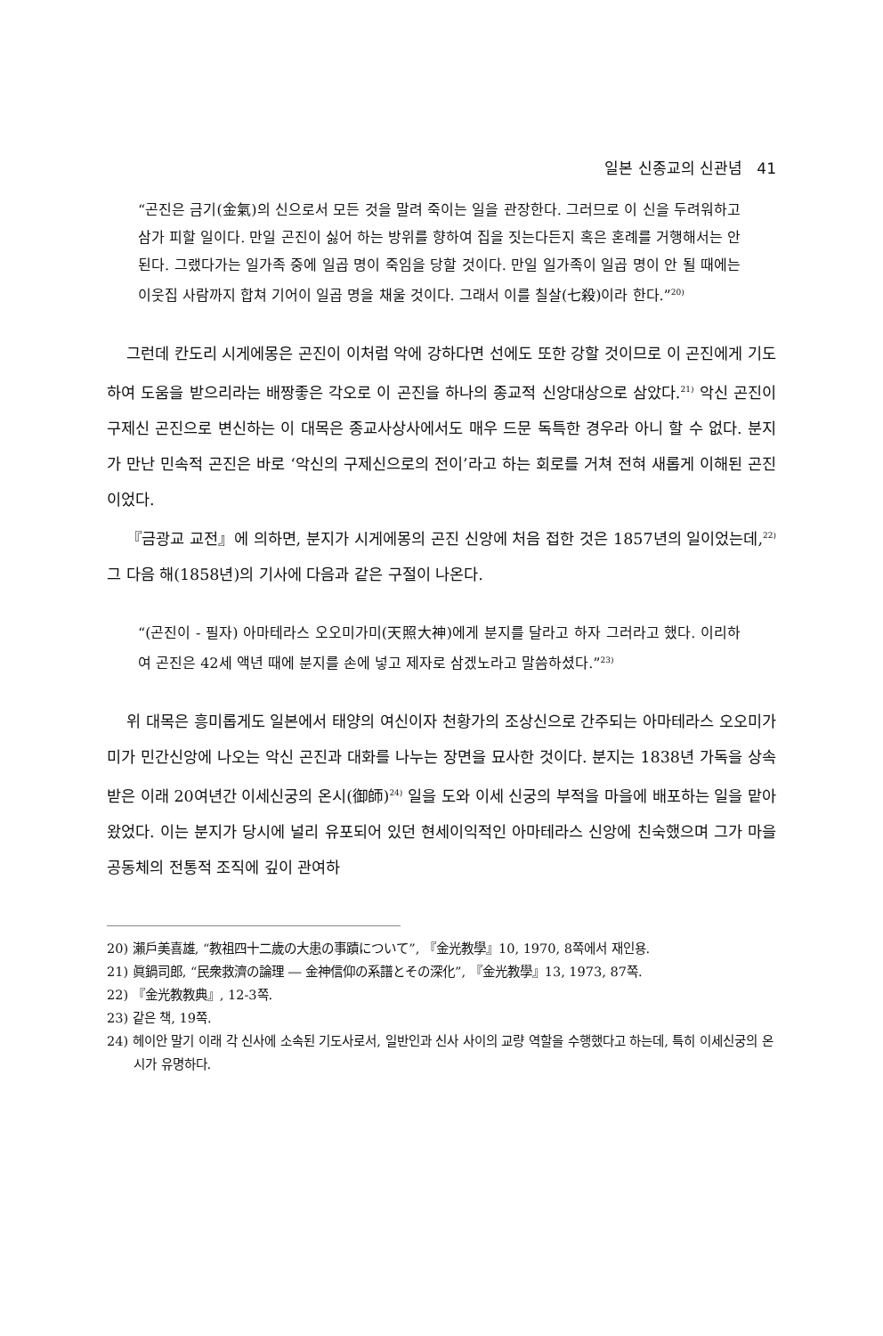일본 신종교의 신관념 41
“곤진은 금기(金氣)의 신으로서 모든 것을 말려 죽이는 일을 관장한다. 그러므로 이 신을 두려워하고 삼가 피할 일이다. 만일 곤진이 싫어 하는 방위를 향하여 집을 짓는다든지 혹은 혼례를 거행해서는 안 된다. 그랬다가는 일가족 중에 일곱 명이 죽임을 당할 것이다. 만일 일가족이 일곱 명이 안 될 때에는 이웃집 사람까지 합쳐 기어이 일곱 명을 채울 것이다. 그래서 이를 칠살(七殺)이라 한다.”<sup>20)</sup>
그런데 칸도리 시게에몽은 곤진이 이처럼 악에 강하다면 선에도 또한 강할 것이므로 이 곤진에게 기도하여 도움을 받으리라는 배짱좋은 각오로 이 곤진을 하나의 종교적 신앙대상으로 삼았다.<sup>21)</sup> 악신 곤진이 구제신 곤진으로 변신하는 이 대목은 종교사상사에서도 매우 드문 독특한 경우라 아니 할 수 없다. 분지가 만난 민속적 곤진은 바로 ‘악신의 구제신으로의 전이’라고 하는 회로를 거쳐 전혀 새롭게 이해된 곤진이었다.
『금광교 교전』에 의하면, 분지가 시게에몽의 곤진 신앙에 처음 접한 것은 1857년의 일이었는데,<sup>22)</sup> 그 다음 해(1858년)의 기사에 다음과 같은 구절이 나온다.
“(곤진이 - 필자) 아마테라스 오오미가미(天照大神)에게 분지를 달라고 하자 그러라고 했다. 이리하여 곤진은 42세 액년 때에 분지를 손에 넣고 제자로 삼겠노라고 말씀하셨다.”<sup>23)</sup>
위 대목은 흥미롭게도 일본에서 태양의 여신이자 천황가의 조상신으로 간주되는 아마테라스 오오미가미가 민간신앙에 나오는 악신 곤진과 대화를 나누는 장면을 묘사한 것이다. 분지는 1838년 가독을 상속받은 이래 20여년간 이세신궁의 온시(御師)<sup>24)</sup> 일을 도와 이세 신궁의 부적을 마을에 배포하는 일을 맡아 왔었다. 이는 분지가 당시에 널리 유포되어 있던 현세이익적인 아마테라스 신앙에 친숙했으며 그가 마을 공동체의 전통적 조직에 깊이 관여하
20) 瀨戶美喜雄, “教祖四十二歲の大患の事蹟について”, 『金光教學』10, 1970, 8쪽에서 재인용.
21) 眞鍋司郎, “民衆救濟の論理 ― 金神信仰の系譜とその深化”, 『金光教學』13, 1973, 87쪽.
22) 『金光教教典』, 12-3쪽.
23) 같은 책, 19쪽.
24) 헤이안 말기 이래 각 신사에 소속된 기도사로서, 일반인과 신사 사이의 교량 역할을 수행했다고 하는데, 특히 이세신궁의 온시가 유명하다.